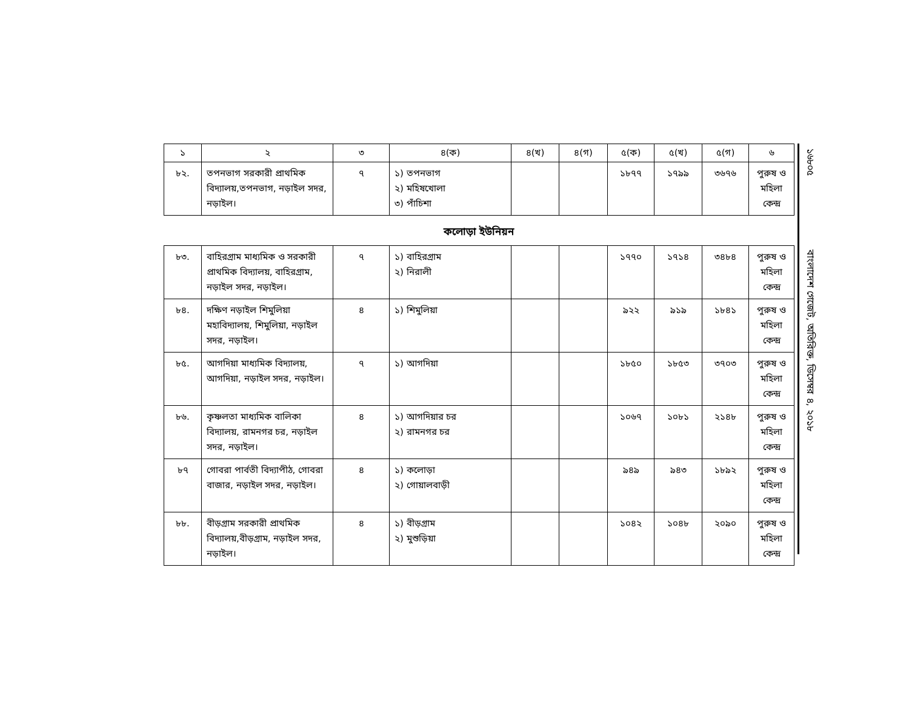| ১ | ২ | ৩ | ৪(ক) | ৪(খ) | ৪(গ) | ৫(ক) | ৫(খ) | ৫(গ) | ৬ |
| --- | --- | --- | --- | --- | --- | --- | --- | --- | --- |
| ৮২. | তপনভাগ সরকারী প্রাথমিক বিদ্যালয়,তপনভাগ, নড়াইল সদর, নড়াইল। | ৭ | ১) তপনভাগ ২) মহিষখোলা ৩) পাঁচিশা | | | ১৮৭৭ | ১৭৯৯ | ৩৬৭৬ | পুরুষ ও মহিলা কেন্দ্র |
কলোড়া ইউনিয়ন
| ৮৩. | বাহিরগ্রাম মাধ্যমিক ও সরকারী প্রাথমিক বিদ্যালয়, বাহিরগ্রাম, নড়াইল সদর, নড়াইল। | ৭ | ১) বাহিরগ্রাম ২) নিরালী | | | ১৭৭০ | ১৭১৪ | ৩৪৮৪ | পুরুষ ও মহিলা কেন্দ্র |
| ৮৪. | দক্ষিণ নড়াইল শিমুলিয়া মহাবিদ্যালয়, শিমুলিয়া, নড়াইল সদর, নড়াইল। | ৪ | ১) শিমুলিয়া | | | ৯২২ | ৯১৯ | ১৮৪১ | পুরুষ ও মহিলা কেন্দ্র |
| ৮৫. | আগদিয়া মাধ্যমিক বিদ্যালয়, আগদিয়া, নড়াইল সদর, নড়াইল। | ৭ | ১) আগদিয়া | | | ১৮৫০ | ১৮৫৩ | ৩৭০৩ | পুরুষ ও মহিলা কেন্দ্র |
| ৮৬. | কৃষ্ণলতা মাধ্যমিক বালিকা বিদ্যালয়, রামনগর চর, নড়াইল সদর, নড়াইল। | ৪ | ১) আগদিয়ার চর ২) রামনগর চর | | | ১০৬৭ | ১০৮১ | ২১৪৮ | পুরুষ ও মহিলা কেন্দ্র |
| ৮৭ | গোবরা পার্বতী বিদ্যাপীঠ, গোবরা বাজার, নড়াইল সদর, নড়াইল। | ৪ | ১) কলোড়া ২) গোয়ালবাড়ী | | | ৯৪৯ | ৯৪৩ | ১৮৯২ | পুরুষ ও মহিলা কেন্দ্র |
| ৮৮. | বীড়গ্রাম সরকারী প্রাথমিক বিদ্যালয়,বীড়গ্রাম, নড়াইল সদর, নড়াইল। | ৪ | ১) বীড়গ্রাম ২) মুশুড়িয়া | | | ১০৪২ | ১০৪৮ | ২০৯০ | পুরুষ ও মহিলা কেন্দ্র |
১৬৮০৫ বাংলাদেশ গেজেট, অতিরিক্ত, ডিসেম্বর ৪, ২০১৮